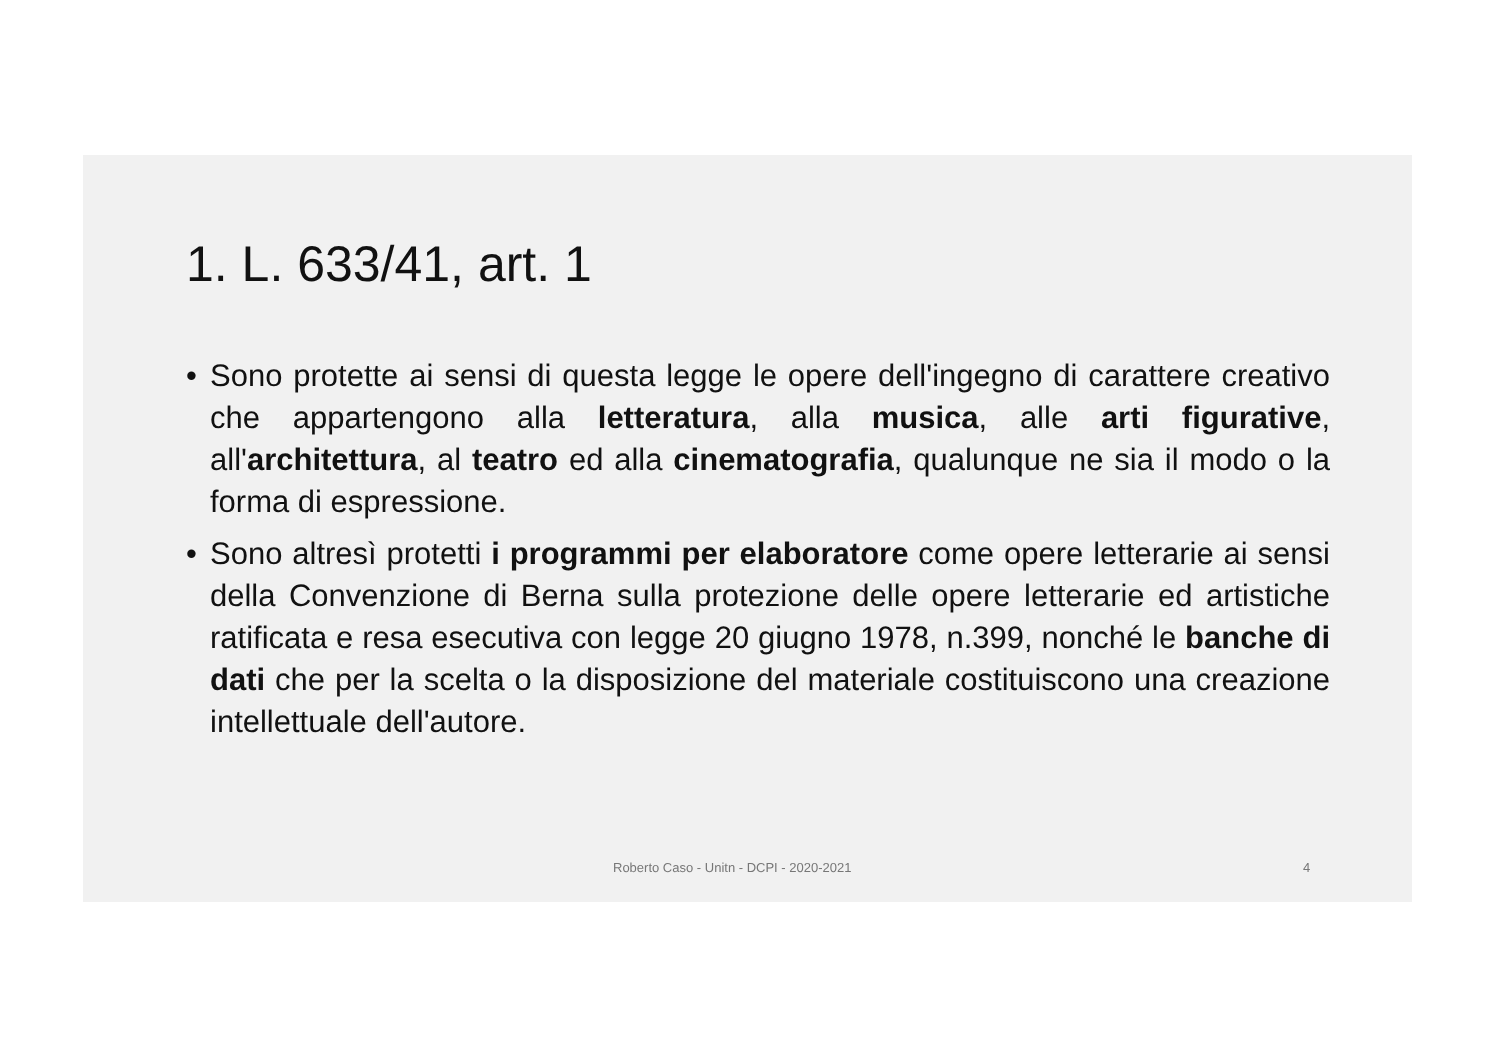1. L. 633/41, art. 1
• Sono protette ai sensi di questa legge le opere dell'ingegno di carattere creativo che appartengono alla letteratura, alla musica, alle arti figurative, all'architettura, al teatro ed alla cinematografia, qualunque ne sia il modo o la forma di espressione.
• Sono altresì protetti i programmi per elaboratore come opere letterarie ai sensi della Convenzione di Berna sulla protezione delle opere letterarie ed artistiche ratificata e resa esecutiva con legge 20 giugno 1978, n.399, nonché le banche di dati che per la scelta o la disposizione del materiale costituiscono una creazione intellettuale dell'autore.
Roberto Caso - Unitn - DCPI - 2020-2021 4